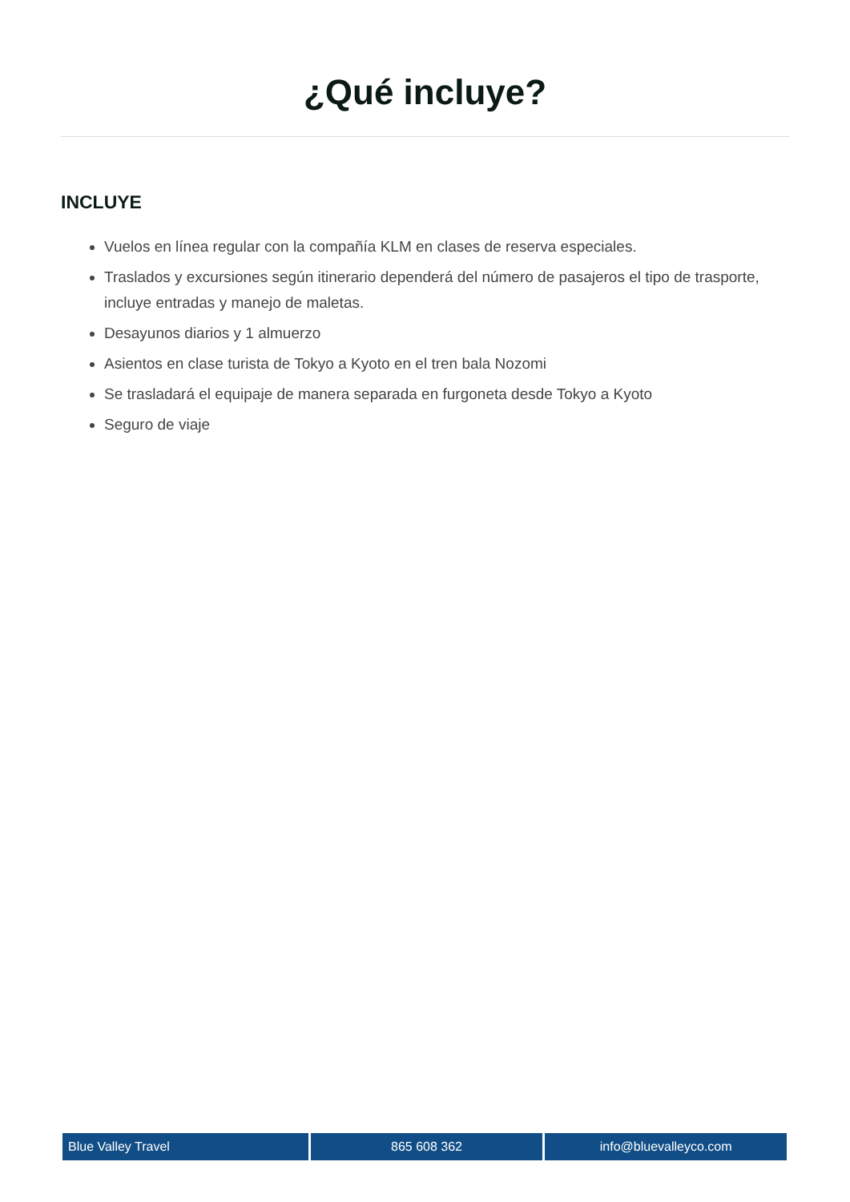¿Qué incluye?
INCLUYE
Vuelos en línea regular con la compañía KLM en clases de reserva especiales.
Traslados y excursiones según itinerario dependerá del número de pasajeros el tipo de trasporte, incluye entradas y manejo de maletas.
Desayunos diarios y 1 almuerzo
Asientos en clase turista de Tokyo a Kyoto en el tren bala Nozomi
Se trasladará el equipaje de manera separada en furgoneta desde Tokyo a Kyoto
Seguro de viaje
Blue Valley Travel 865 608 362 info@bluevalleyco.com